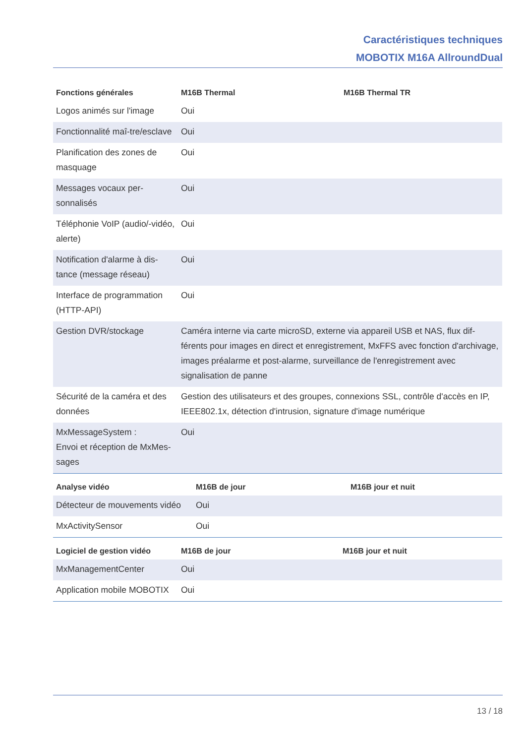Caractéristiques techniques
MOBOTIX M16A AllroundDual
| Fonctions générales | M16B Thermal | M16B Thermal TR |
| --- | --- | --- |
| Logos animés sur l'image | Oui | |
| Fonctionnalité maî-tre/esclave | Oui | |
| Planification des zones de masquage | Oui | |
| Messages vocaux per-sonnalisés | Oui | |
| Téléphonie VoIP (audio/-vidéo, alerte) | Oui | |
| Notification d'alarme à dis-tance (message réseau) | Oui | |
| Interface de programmation (HTTP-API) | Oui | |
| Gestion DVR/stockage | Caméra interne via carte microSD, externe via appareil USB et NAS, flux dif-férents pour images en direct et enregistrement, MxFFS avec fonction d'archivage, images préalarme et post-alarme, surveillance de l'enregistrement avec signalisation de panne | |
| Sécurité de la caméra et des données | Gestion des utilisateurs et des groupes, connexions SSL, contrôle d'accès en IP, IEEE802.1x, détection d'intrusion, signature d'image numérique | |
| MxMessageSystem : Envoi et réception de MxMes-sages | Oui | |
| Analyse vidéo | M16B de jour | M16B jour et nuit |
| --- | --- | --- |
| Détecteur de mouvements vidéo | Oui | |
| MxActivitySensor | Oui | |
| Logiciel de gestion vidéo | M16B de jour | M16B jour et nuit |
| --- | --- | --- |
| MxManagementCenter | Oui | |
| Application mobile MOBOTIX | Oui | |
13 / 18